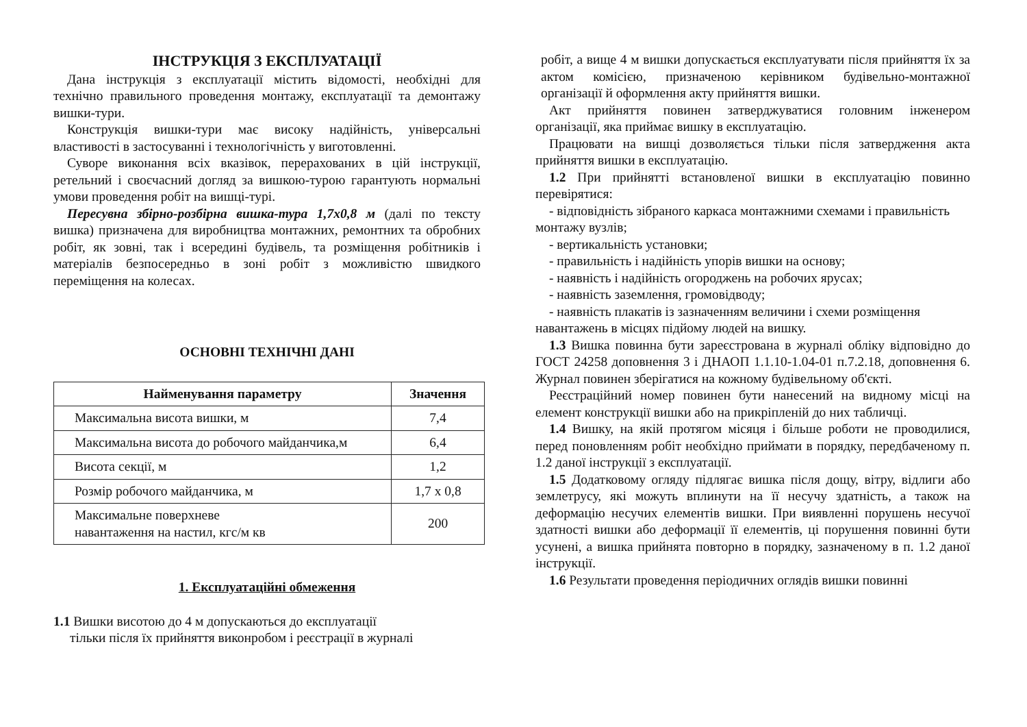ІНСТРУКЦІЯ З ЕКСПЛУАТАЦІЇ
Дана інструкція з експлуатації містить відомості, необхідні для технічно правильного проведення монтажу, експлуатації та демонтажу вишки-тури.
Конструкція вишки-тури має високу надійність, універсальні властивості в застосуванні і технологічність у виготовленні.
Суворе виконання всіх вказівок, перерахованих в цій інструкції, ретельний і своєчасний догляд за вишкою-турою гарантують нормальні умови проведення робіт на вишці-турі.
Пересувна збірно-розбірна вишка-тура 1,7х0,8 м (далі по тексту вишка) призначена для виробництва монтажних, ремонтних та обробних робіт, як зовні, так і всередині будівель, та розміщення робітників і матеріалів безпосередньо в зоні робіт з можливістю швидкого переміщення на колесах.
ОСНОВНІ ТЕХНІЧНІ ДАНІ
| Найменування параметру | Значення |
| --- | --- |
| Максимальна висота вишки, м | 7,4 |
| Максимальна висота до робочого майданчика,м | 6,4 |
| Висота секції, м | 1,2 |
| Розмір робочого майданчика, м | 1,7 х 0,8 |
| Максимальне поверхневе навантаження на настил, кгс/м кв | 200 |
1. Експлуатаційні обмеження
1.1 Вишки висотою до 4 м допускаються до експлуатації
тільки після їх прийняття виконробом і реєстрації в журналі
робіт, а вище 4 м вишки допускається експлуатувати після прийняття їх за актом комісією, призначеною керівником будівельно-монтажної організації й оформлення акту прийняття вишки.
Акт прийняття повинен затверджуватися головним інженером організації, яка приймає вишку в експлуатацію.
Працювати на вишці дозволяється тільки після затвердження акта прийняття вишки в експлуатацію.
1.2 При прийнятті встановленої вишки в експлуатацію повинно перевірятися:
- відповідність зібраного каркаса монтажними схемами і правильність монтажу вузлів;
- вертикальність установки;
- правильність і надійність упорів вишки на основу;
- наявність і надійність огороджень на робочих ярусах;
- наявність заземлення, громовідводу;
- наявність плакатів із зазначенням величини і схеми розміщення навантажень в місцях підйому людей на вишку.
1.3 Вишка повинна бути зареєстрована в журналі обліку відповідно до ГОСТ 24258 доповнення 3 і ДНАОП 1.1.10-1.04-01 п.7.2.18, доповнення 6. Журнал повинен зберігатися на кожному будівельному об'єкті.
Реєстраційний номер повинен бути нанесений на видному місці на елемент конструкції вишки або на прикріпленій до них табличці.
1.4 Вишку, на якій протягом місяця і більше роботи не проводилися, перед поновленням робіт необхідно приймати в порядку, передбаченому п. 1.2 даної інструкції з експлуатації.
1.5 Додатковому огляду підлягає вишка після дощу, вітру, відлиги або землетрусу, які можуть вплинути на її несучу здатність, а також на деформацію несучих елементів вишки. При виявленні порушень несучої здатності вишки або деформації її елементів, ці порушення повинні бути усунені, а вишка прийнята повторно в порядку, зазначеному в п. 1.2 даної інструкції.
1.6 Результати проведення періодичних оглядів вишки повинні